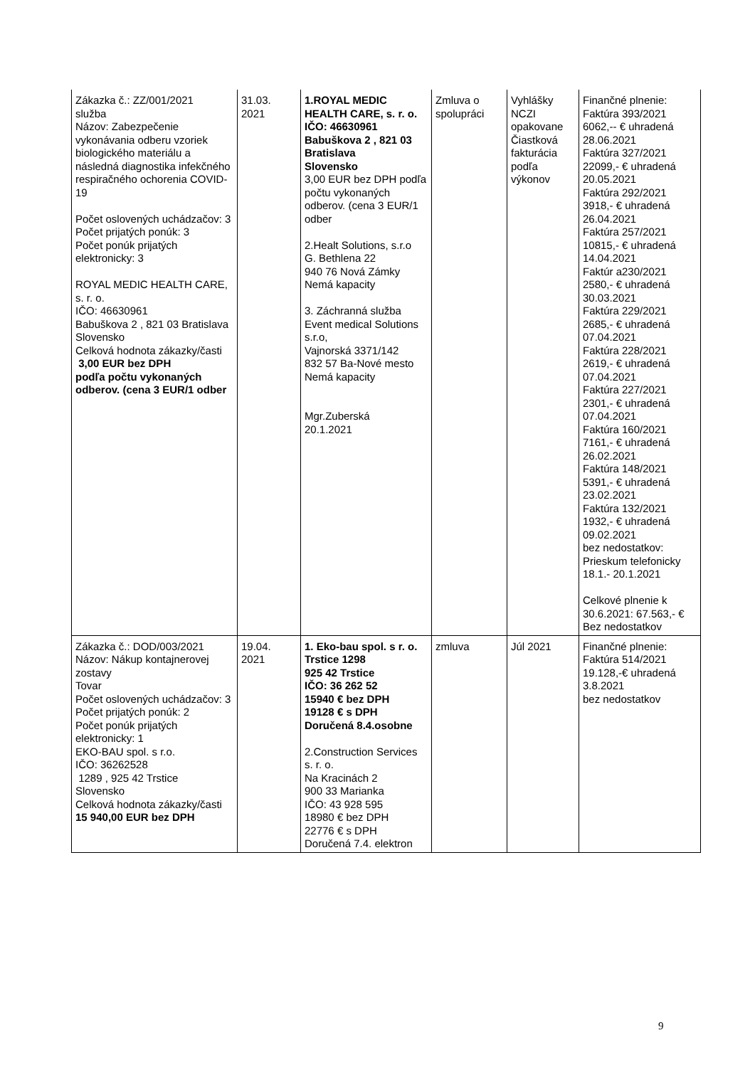| Zákazka č.: ZZ/001/2021 služba Názov: Zabezpečenie vykonávania odberu vzoriek biologického materiálu a následná diagnostika infekčného respiračného ochorenia COVID-19 Počet oslovených uchádzačov: 3 Počet prijatých ponúk: 3 Počet ponúk prijatých elektronicky: 3 ROYAL MEDIC HEALTH CARE, s. r. o. IČO: 46630961 Babuškova 2 , 821 03 Bratislava Slovensko Celková hodnota zákazky/časti 3,00 EUR bez DPH podľa počtu vykonaných odberov. (cena 3 EUR/1 odber | 31.03. 2021 | 1.ROYAL MEDIC HEALTH CARE, s. r. o. IČO: 46630961 Babuškova 2 , 821 03 Bratislava Slovensko 3,00 EUR bez DPH podľa počtu vykonaných odberov. (cena 3 EUR/1 odber 2.Healt Solutions, s.r.o G. Bethlena 22 940 76 Nová Zámky Nemá kapacity 3. Záchranná služba Event medical Solutions s.r.o, Vajnorská 3371/142 832 57 Ba-Nové mesto Nemá kapacity Mgr.Zuberská 20.1.2021 | Zmluva o spolupráci | Vyhlášky NCZI opakovane Čiastková fakturácia podľa výkonov | Finančné plnenie: Faktúra 393/2021 6062,-- € uhradená 28.06.2021 Faktúra 327/2021 22099,- € uhradená 20.05.2021 Faktúra 292/2021 3918,- € uhradená 26.04.2021 Faktúra 257/2021 10815,- € uhradená 14.04.2021 Faktúr a230/2021 2580,- € uhradená 30.03.2021 Faktúra 229/2021 2685,- € uhradená 07.04.2021 Faktúra 228/2021 2619,- € uhradená 07.04.2021 Faktúra 227/2021 2301,- € uhradená 07.04.2021 Faktúra 160/2021 7161,- € uhradená 26.02.2021 Faktúra 148/2021 5391,- € uhradená 23.02.2021 Faktúra 132/2021 1932,- € uhradená 09.02.2021 bez nedostatkov: Prieskum telefonicky 18.1.- 20.1.2021 Celkové plnenie k 30.6.2021: 67.563,- € Bez nedostatkov |
| Zákazka č.: DOD/003/2021 Názov: Nákup kontajnerovej zostavy Tovar Počet oslovených uchádzačov: 3 Počet prijatých ponúk: 2 Počet ponúk prijatých elektronicky: 1 EKO-BAU spol. s r.o. IČO: 36262528 1289 , 925 42 Trstice Slovensko Celková hodnota zákazky/časti 15 940,00 EUR bez DPH | 19.04. 2021 | 1. Eko-bau spol. s r. o. Trstice 1298 925 42 Trstice IČO: 36 262 52 15940 € bez DPH 19128 € s DPH Doručená 8.4.osobne 2.Construction Services s. r. o. Na Kracinách 2 900 33 Marianka IČO: 43 928 595 18980 € bez DPH 22776 € s DPH Doručená 7.4. elektron | zmluva | Júl 2021 | Finančné plnenie: Faktúra 514/2021 19.128,-€ uhradená 3.8.2021 bez nedostatkov |
9